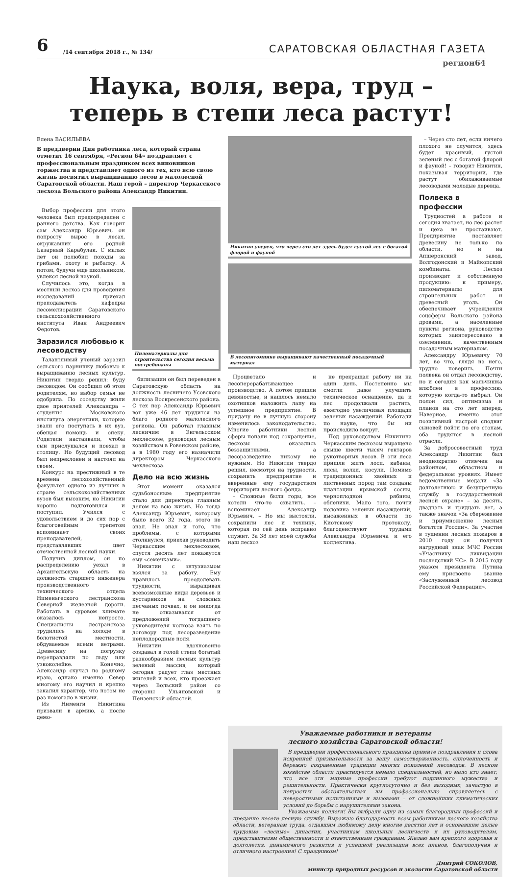6 /14 сентября 2018 г., № 134/ САРАТОВСКАЯ ОБЛАСТНАЯ ГАЗЕТА
регион64
Наука, воля, вера, труд –
теперь в степи леса растут!
Елена ВАСИЛЬЕВА
В преддверии Дня работника леса, который страна отметит 16 сентября, «Регион 64» поздравляет с профессиональным праздником всех виновников торжества и представляет одного из тех, кто всю свою жизнь посвятил выращиванию лесов в малолесной Саратовской области. Наш герой – директор Черкасского лесхоза Вольского района Александр Никитин.
Выбор профессии для этого человека был предопределен с раннего детства. Как говорит сам Александр Юрьевич, он попросту вырос в лесах, окружавших его родной Базарный Карабулак. С малых лет он полюбил походы за грибами, охоту и рыбалку. А потом, будучи еще школьником, увлекся лесной наукой.
Случилось это, когда в местный лесхоз для проведения исследований приехал преподаватель кафедры лесомелиорации Саратовского сельскохозяйственного института Иван Андреевич Федотов.
Заразился любовью к лесоводству
Талантливый ученый заразил сельского парнишку любовью к выращиванию лесных культур. Никитин твердо решил: буду лесоводом. Он сообщил об этом родителям, но выбор семья не одобрила. По соседству жили двое приятелей Александра – студенты Московского института энергетики, которые звали его поступать в их вуз, обещая помощь и опеку. Родители настаивали, чтобы сын прислушался и поехал в столицу. Но будущий лесовод был непреклонен и настоял на своем.
Конкурс на престижный в те времена лесохозяйственный факультет одного из лучших в стране сельскохозяйственных вузов был высоким, но Никитин хорошо подготовился и поступил. Учился с удовольствием и до сих пор с благоговейным трепетом вспоминает своих преподавателей, представлявших цвет отечественной лесной науки.
Получив диплом, он по распределению уехал в Архангельскую область на должность старшего инженера производственного технического отдела Нименьгеского лестрансхоза Северной железной дороги. Работать в суровом климате оказалось непросто. Специалисты лестрансхоза трудились на холоде в болотистой местности, обдуваемые всеми ветрами. Древесину на погрузку переправляли по льду или узкоколейке. Конечно, Александр скучал по родному краю, однако именно Север многому его научил и крепко закалил характер, что потом не раз помогало в жизни.
Из Нименги Никитина призвали в армию, а после демо-
Пиломатериалы для строительства сегодня весьма востребованы
билизации он был переведен в Саратовскую область на должность лесничего Усовского лесхоза Воскресенского района. С тех пор Александр Юрьевич вот уже 46 лет трудится на благо родного малолесного региона. Он работал главным лесничим в Энгельсском мехлесхозе, руководил лесным хозяйством в Ровенском районе, а в 1980 году его назначили директором Черкасского мехлесхоза.
Дело на всю жизнь
Этот момент оказался судьбоносным: предприятие стало для директора главным делом на всю жизнь. Но тогда Александр Юрьевич, которому было всего 32 года, этого не знал. Не знал и того, что проблемы, с которыми столкнулся, приехав руководить Черкасским мехлесхозом, спустя десять лет покажутся ему «семечками».
Никитин с энтузиазмом взялся за работу. Ему нравилось преодолевать трудности, выращивая всевозможные виды деревьев и кустарников на сложных песчаных почвах, и он никогда не отказывался от предложений тогдашнего руководителя колхоза взять по договору под лесоразведение неплодородные поля.
Никитин вдохновенно создавал в голой степи богатый разнообразием лесных культур зеленый массив, который сегодня радует глаз местных жителей и всех, кто проезжает через Вольский район со стороны Ульяновской и Пензенской областей.
Никитин уверен, что через сто лет здесь будет густой лес с богатой флорой и фауной
В лесопитомнике выращивают качественный посадочный материал
Процветало и лесоперерабатывающее производство. А потом пришли девяностые, и нашлось немало охотников наложить лапу на успешное предприятие. В придачу не в лучшую сторону изменилось законодательство. Многие работники лесной сферы попали под сокращение, лесхозы оказались беззащитными, а лесоразведение никому не нужным. Но Никитин твердо решил, несмотря на трудности, сохранить предприятие и вверенные ему государством территории лесного фонда.
– Сложные были годы, все хотели что-то схватить, – вспоминает Александр Юрьевич. – Но мы выстояли, сохранили лес и технику, которая по сей день исправно служит. За 38 лет моей службы наш лесхоз
не прекращал работу ни на один день. Постепенно мы смогли даже улучшить техническое оснащение, да и лес продолжали растить, ежегодно увеличивая площади зеленых насаждений. Работали по науке, что бы ни происходило вокруг.
Под руководством Никитина Черкасским лесхозом выращено свыше шести тысяч гектаров рукотворных лесов. В эти леса пришли жить лоси, кабаны, лисы, волки, косули. Помимо традиционных хвойных и лиственных пород там созданы плантации крымской сосны, черноплодной рябины, облепихи. Мало того, почти половина зеленых насаждений, высаженных в области по Киотскому протоколу, благоденствуют трудами Александра Юрьевича и его коллектива.
– Через сто лет, если ничего плохого не случится, здесь будет красивый, густой зеленый лес с богатой флорой и фауной! – говорит Никитин, показывая территории, где растут обихаживаемые лесоводами молодые деревца.
Полвека в профессии
Трудностей в работе и сегодня хватает, но лес растет и цеха не простаивают. Предприятие поставляет древесину не только по области, но и на Апшеронский завод, Волгодонский и Майкопский комбинаты. Лесхоз производит и собственную продукцию: к примеру, пиломатериалы для строительных работ и древесный уголь. Он обеспечивает учреждения соцсферы Вольского района дровами, а населенные пункты региона, руководство которых заинтересовано в озеленении, качественным посадочным материалом.
Александру Юрьевичу 70 лет, во что, глядя на него, трудно поверить. Почти полвека он отдал лесоводству, но и сегодня как мальчишка влюблен в профессию, которую когда-то выбрал. Он полон сил, оптимизма и планов на сто лет вперед. Наверное, именно этот позитивный настрой сподвиг сыновей пойти по его стопам, оба трудятся в лесной отрасли.
За добросовестный труд Александр Никитин был неоднократно отмечен на районном, областном и федеральном уровнях. Имеет ведомственные медали «За долголетнюю и безупречную службу в государственной лесной охране» – за десять, двадцать и тридцать лет, а также значок «За сбережение и приумножение лесных богатств России». За участие в тушении лесных пожаров в 2010 году он получил нагрудный знак МЧС России «Участнику ликвидации последствий ЧС». В 2015 году указом президента Путина ему присвоено звание «Заслуженный лесовод Российской Федерации».
Уважаемые работники и ветераны
лесного хозяйства Саратовской области!
В преддверии профессионального праздника примите поздравления и слова искренней признательности за вашу самоотверженность, сплоченность и бережно сохраненные традиции многих поколений лесоводов. В лесном хозяйстве области практикуется немало специальностей, но мало кто знает, что все эти мирные профессии требуют подлинного мужества и решительности. Практически круглосуточно и без выходных, зачастую в непростых обстоятельствах вы профессионально справляетесь с невероятными испытаниями и вызовами – от сложнейших климатических условий до борьбы с нарушителями закона.
Уважаемые коллеги! Вы выбрали одну из самых благородных профессий и преданно несете лесную службу. Выражаю благодарность всем работникам лесного хозяйства области, ветеранам труда, отдавшим любимому делу многие десятки лет и основавшим целые трудовые «лесные» династии, участникам школьных лесничеств и их руководителям, представителям общественности и ответственным гражданам. Желаю вам крепкого здоровья и долголетия, динамичного развития и успешной реализации всех планов, благополучия и отличного настроения! С праздником!
Дмитрий СОКОЛОВ,
министр природных ресурсов и экологии Саратовской области